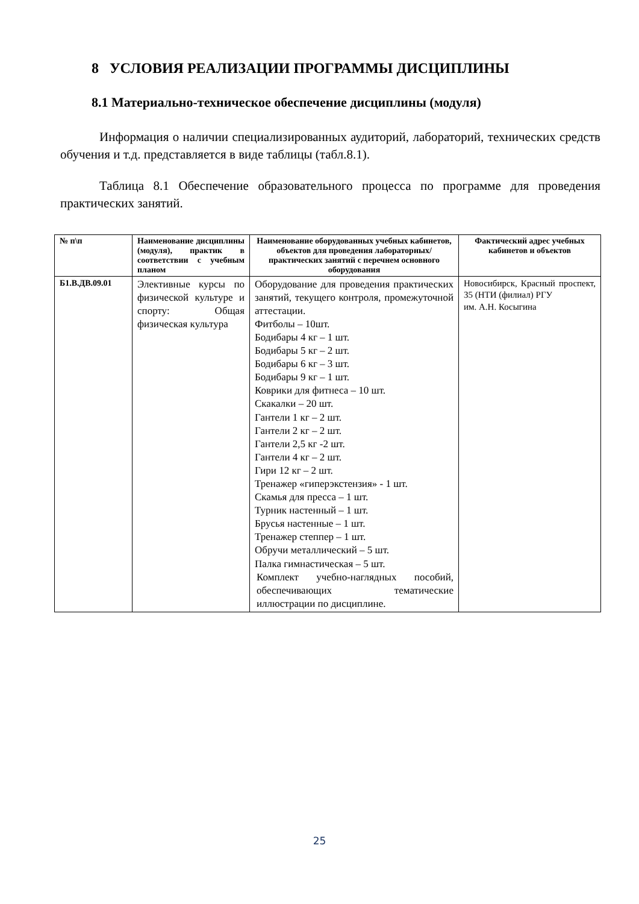8 УСЛОВИЯ РЕАЛИЗАЦИИ ПРОГРАММЫ ДИСЦИПЛИНЫ
8.1 Материально-техническое обеспечение дисциплины (модуля)
Информация о наличии специализированных аудиторий, лабораторий, технических средств обучения и т.д. представляется в виде таблицы (табл.8.1).
Таблица 8.1 Обеспечение образовательного процесса по программе для проведения практических занятий.
| № п\п | Наименование дисциплины (модуля), практик в соответствии с учебным планом | Наименование оборудованных учебных кабинетов, объектов для проведения лабораторных/практических занятий с перечнем основного оборудования | Фактический адрес учебных кабинетов и объектов |
| --- | --- | --- | --- |
| Б1.В.ДВ.09.01 | Элективные курсы по физической культуре и спорту: Общая физическая культура | Оборудование для проведения практических занятий, текущего контроля, промежуточной аттестации. Фитболы – 10шт. Бодибары 4 кг – 1 шт. Бодибары 5 кг – 2 шт. Бодибары 6 кг – 3 шт. Бодибары 9 кг – 1 шт. Коврики для фитнеса – 10 шт. Скакалки – 20 шт. Гантели 1 кг – 2 шт. Гантели 2 кг – 2 шт. Гантели 2,5 кг -2 шт. Гантели 4 кг – 2 шт. Гири 12 кг – 2 шт. Тренажер «гиперэкстензия» - 1 шт. Скамья для пресса – 1 шт. Турник настенный – 1 шт. Брусья настенные – 1 шт. Тренажер степпер – 1 шт. Обручи металлический – 5 шт. Палка гимнастическая – 5 шт. Комплект учебно-наглядных пособий, обеспечивающих тематические иллюстрации по дисциплине. | Новосибирск, Красный проспект, 35 (НТИ (филиал) РГУ им. А.Н. Косыгина |
25